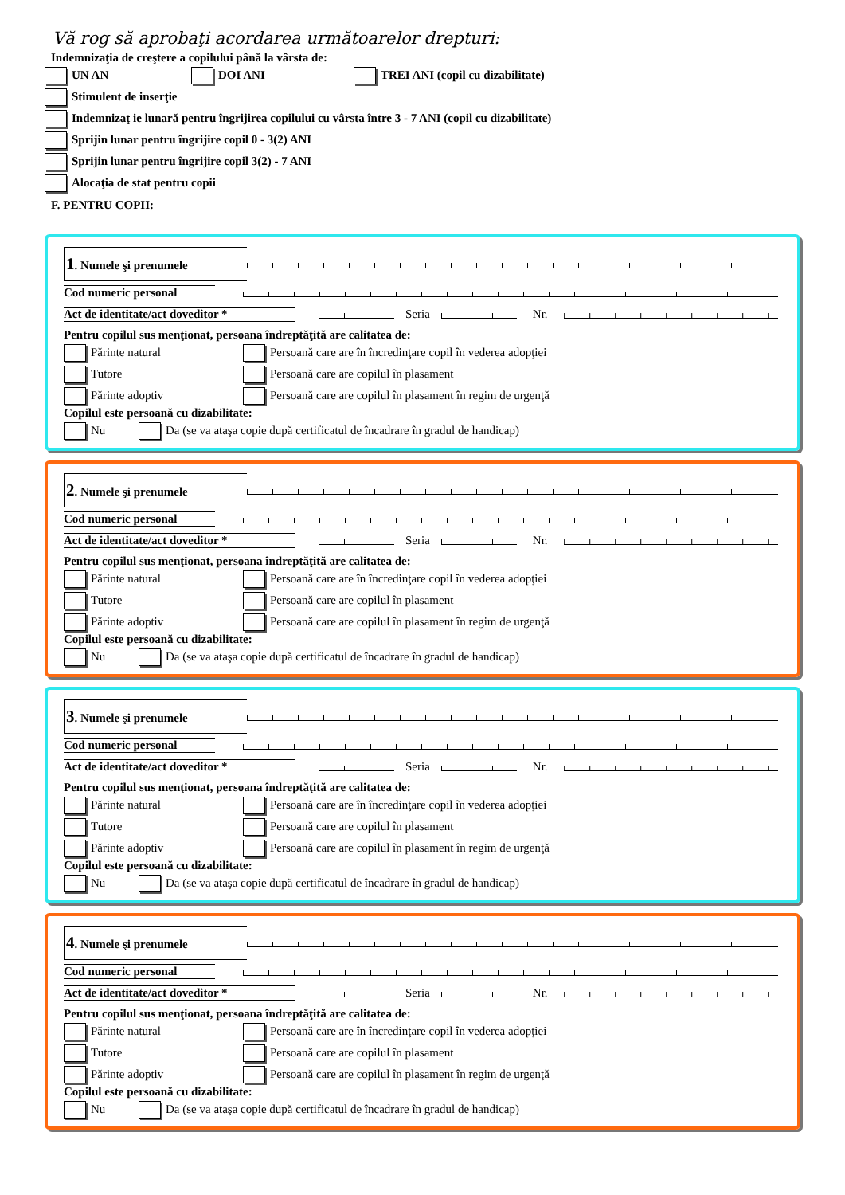Vă rog să aprobaţi acordarea următoarelor drepturi:
Indemnizaţia de creştere a copilului până la vârsta de:
UN AN DOI ANI TREI ANI (copil cu dizabilitate)
Stimulent de inserţie
Indemnizaţ ie lunară pentru îngrijirea copilului cu vârsta între 3 - 7 ANI (copil cu dizabilitate)
Sprijin lunar pentru îngrijire copil 0 - 3(2) ANI
Sprijin lunar pentru îngrijire copil 3(2) - 7 ANI
Alocaţia de stat pentru copii
F. PENTRU COPII:
1. Numele şi prenumele
Cod numeric personal
Act de identitate/act doveditor * Seria Nr.
Pentru copilul sus menţionat, persoana îndreptăţită are calitatea de:
Părinte natural Persoană care are în încredinţare copil în vederea adopţiei
Tutore Persoană care are copilul în plasament
Părinte adoptiv Persoană care are copilul în plasament în regim de urgenţă
Copilul este persoană cu dizabilitate:
Nu Da (se va ataşa copie după certificatul de încadrare în gradul de handicap)
2. Numele şi prenumele
Cod numeric personal
Act de identitate/act doveditor * Seria Nr.
Pentru copilul sus menţionat, persoana îndreptăţită are calitatea de:
Părinte natural Persoană care are în încredinţare copil în vederea adopţiei
Tutore Persoană care are copilul în plasament
Părinte adoptiv Persoană care are copilul în plasament în regim de urgenţă
Copilul este persoană cu dizabilitate:
Nu Da (se va ataşa copie după certificatul de încadrare în gradul de handicap)
3. Numele şi prenumele
Cod numeric personal
Act de identitate/act doveditor * Seria Nr.
Pentru copilul sus menţionat, persoana îndreptăţită are calitatea de:
Părinte natural Persoană care are în încredinţare copil în vederea adopţiei
Tutore Persoană care are copilul în plasament
Părinte adoptiv Persoană care are copilul în plasament în regim de urgenţă
Copilul este persoană cu dizabilitate:
Nu Da (se va ataşa copie după certificatul de încadrare în gradul de handicap)
4. Numele şi prenumele
Cod numeric personal
Act de identitate/act doveditor * Seria Nr.
Pentru copilul sus menţionat, persoana îndreptăţită are calitatea de:
Părinte natural Persoană care are în încredinţare copil în vederea adopţiei
Tutore Persoană care are copilul în plasament
Părinte adoptiv Persoană care are copilul în plasament în regim de urgenţă
Copilul este persoană cu dizabilitate:
Nu Da (se va ataşa copie după certificatul de încadrare în gradul de handicap)